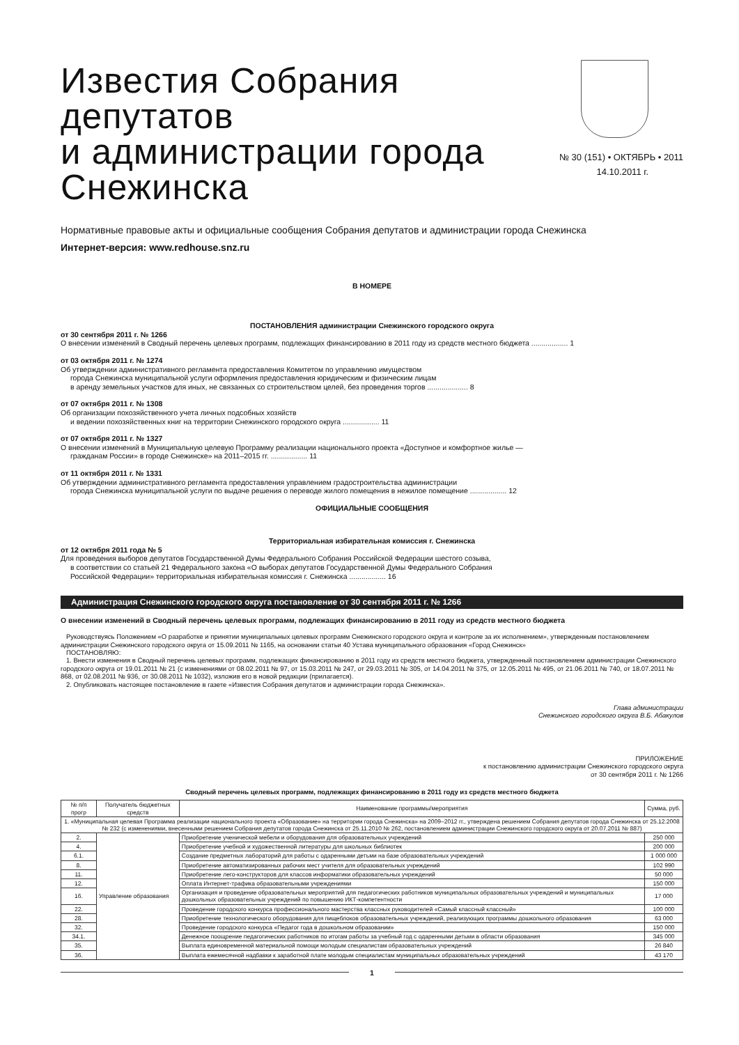Известия Собрания депутатов
и администрации города
Снежинска
№ 30 (151) • ОКТЯБРЬ • 2011
14.10.2011 г.
Нормативные правовые акты и официальные сообщения Собрания депутатов и администрации города Снежинска
Интернет-версия: www.redhouse.snz.ru
В НОМЕРЕ
ПОСТАНОВЛЕНИЯ администрации Снежинского городского округа
от 30 сентября 2011 г. № 1266
О внесении изменений в Сводный перечень целевых программ, подлежащих финансированию в 2011 году из средств местного бюджета .................. 1
от 03 октября 2011 г. № 1274
Об утверждении административного регламента предоставления Комитетом по управлению имуществом
города Снежинска муниципальной услуги оформления предоставления юридическим и физическим лицам
в аренду земельных участков для иных, не связанных со строительством целей, без проведения торгов .................... 8
от 07 октября 2011 г. № 1308
Об организации похозяйственного учета личных подсобных хозяйств
и ведении похозяйственных книг на территории Снежинского городского округа .................. 11
от 07 октября 2011 г. № 1327
О внесении изменений в Муниципальную целевую Программу реализации национального проекта «Доступное и комфортное жилье —
гражданам России» в городе Снежинске» на 2011–2015 гг. .................. 11
от 11 октября 2011 г. № 1331
Об утверждении административного регламента предоставления управлением градостроительства администрации
города Снежинска муниципальной услуги по выдаче решения о переводе жилого помещения в нежилое помещение .................. 12
ОФИЦИАЛЬНЫЕ СООБЩЕНИЯ
Территориальная избирательная комиссия г. Снежинска
от 12 октября 2011 года № 5
Для проведения выборов депутатов Государственной Думы Федерального Собрания Российской Федерации шестого созыва,
в соответствии со статьей 21 Федерального закона «О выборах депутатов Государственной Думы Федерального Собрания
Российской Федерации» территориальная избирательная комиссия г. Снежинска .................. 16
Администрация Снежинского городского округа постановление от 30 сентября 2011 г. № 1266
О внесении изменений в Сводный перечень целевых программ, подлежащих финансированию в 2011 году из средств местного бюджета
Руководствуясь Положением «О разработке и принятии муниципальных целевых программ Снежинского городского округа и контроле за их исполнением», утвержденным постановлением администрации Снежинского городского округа от 15.09.2011 № 1165, на основании статьи 40 Устава муниципального образования «Город Снежинск»
ПОСТАНОВЛЯЮ:
1. Внести изменения в Сводный перечень целевых программ, подлежащих финансированию в 2011 году из средств местного бюджета, утвержденный постановлением администрации Снежинского городского округа от 19.01.2011 № 21 (с изменениями от 08.02.2011 № 97, от 15.03.2011 № 247, от 29.03.2011 № 305, от 14.04.2011 № 375, от 12.05.2011 № 495, от 21.06.2011 № 740, от 18.07.2011 № 868, от 02.08.2011 № 936, от 30.08.2011 № 1032), изложив его в новой редакции (прилагается).
2. Опубликовать настоящее постановление в газете «Известия Собрания депутатов и администрации города Снежинска».
Глава администрации
Снежинского городского округа В.Б. Абакулов
ПРИЛОЖЕНИЕ
к постановлению администрации Снежинского городского округа
от 30 сентября 2011 г. № 1266
Сводный перечень целевых программ, подлежащих финансированию в 2011 году из средств местного бюджета
| № п/п прогр | Получатель бюджетных средств | Наименование программы/мероприятия | Сумма, руб. |
| --- | --- | --- | --- |
| 1. «Муниципальная целевая Программа реализации национального проекта «Образование» на территории города Снежинска» на 2009–2012 гг., утверждена решением Собрания депутатов города Снежинска от 25.12.2008 № 232 (с изменениями, внесенными решением Собрания депутатов города Снежинска от 25.11.2010 № 262, постановлением администрации Снежинского городского округа от 20.07.2011 № 887) | | | |
| 2. | Управление образования | Приобретение ученической мебели и оборудования для образовательных учреждений | 250 000 |
| 4. | | Приобретение учебной и художественной литературы для школьных библиотек | 200 000 |
| 6.1. | | Создание предметных лабораторий для работы с одаренными детьми на базе образовательных учреждений | 1 000 000 |
| 8. | | Приобретение автоматизированных рабочих мест учителя для образовательных учреждений | 102 990 |
| 11. | | Приобретение лего-конструкторов для классов информатики образовательных учреждений | 50 000 |
| 12. | | Оплата Интернет-трафика образовательными учреждениями | 150 000 |
| 16. | | Организация и проведение образовательных мероприятий для педагогических работников муниципальных образовательных учреждений и муниципальных дошкольных образовательных учреждений по повышению ИКТ-компетентности | 17 000 |
| 22. | | Проведение городского конкурса профессионального мастерства классных руководителей «Самый классный классный» | 100 000 |
| 28. | | Приобретение технологического оборудования для пищеблоков образовательных учреждений, реализующих программы дошкольного образования | 63 000 |
| 32. | | Проведение городского конкурса «Педагог года в дошкольном образовании» | 150 000 |
| 34.1. | | Денежное поощрение педагогических работников по итогам работы за учебный год с одаренными детьми в области образования | 345 000 |
| 35. | | Выплата единовременной материальной помощи молодым специалистам образовательных учреждений | 26 840 |
| 36. | | Выплата ежемесячной надбавки к заработной плате молодым специалистам муниципальных образовательных учреждений | 43 170 |
1